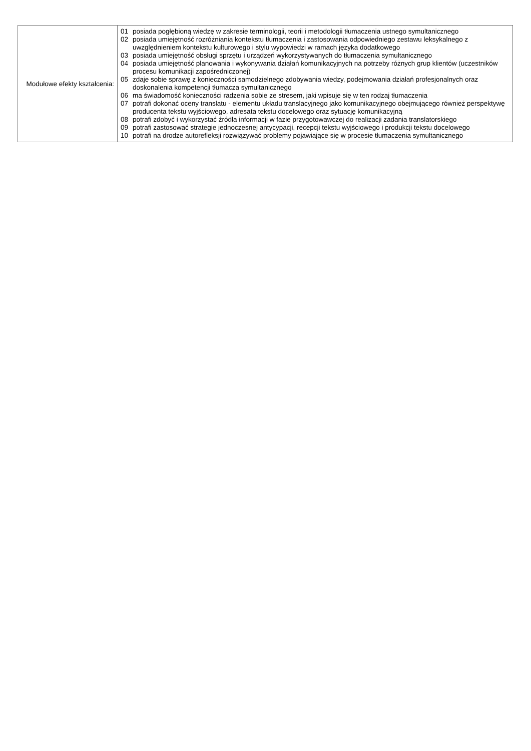| Modułowe efekty kształcenia: | 01 posiada pogłębioną wiedzę w zakresie terminologii, teorii i metodologii tłumaczenia ustnego symultanicznego 02 posiada umiejętność rozróżniania kontekstu tłumaczenia i zastosowania odpowiedniego zestawu leksykalnego z uwzględnieniem kontekstu kulturowego i stylu wypowiedzi w ramach języka dodatkowego 03 posiada umiejętność obsługi sprzętu i urządzeń wykorzystywanych do tłumaczenia symultanicznego 04 posiada umiejętność planowania i wykonywania działań komunikacyjnych na potrzeby różnych grup klientów (uczestników procesu komunikacji zapośredniczonej) 05 zdaje sobie sprawę z konieczności samodzielnego zdobywania wiedzy, podejmowania działań profesjonalnych oraz doskonalenia kompetencji tłumacza symultanicznego 06 ma świadomość konieczności radzenia sobie ze stresem, jaki wpisuje się w ten rodzaj tłumaczenia 07 potrafi dokonać oceny translatu - elementu układu translacyjnego jako komunikacyjnego obejmującego również perspektywę producenta tekstu wyjściowego, adresata tekstu docelowego oraz sytuację komunikacyjną 08 potrafi zdobyć i wykorzystać źródła informacji w fazie przygotowawczej do realizacji zadania translatorskiego 09 potrafi zastosować strategie jednoczesnej antycypacji, recepcji tekstu wyjściowego i produkcji tekstu docelowego 10 potrafi na drodze autorefleksji rozwiązywać problemy pojawiające się w procesie tłumaczenia symultanicznego |